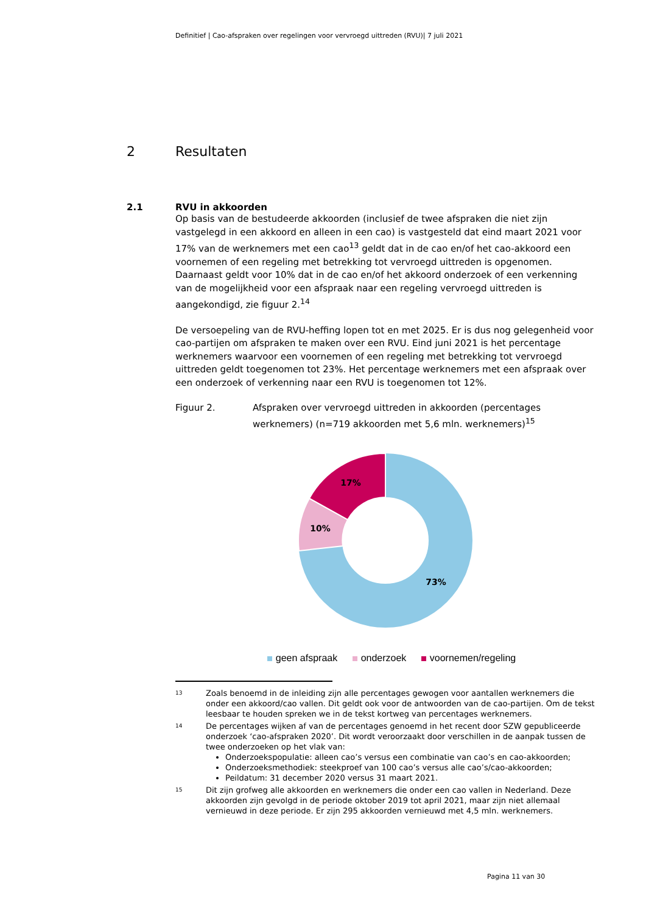Definitief | Cao-afspraken over regelingen voor vervroegd uittreden (RVU)| 7 juli 2021
2 Resultaten
2.1 RVU in akkoorden
Op basis van de bestudeerde akkoorden (inclusief de twee afspraken die niet zijn vastgelegd in een akkoord en alleen in een cao) is vastgesteld dat eind maart 2021 voor 17% van de werknemers met een cao<sup>13</sup> geldt dat in de cao en/of het cao-akkoord een voornemen of een regeling met betrekking tot vervroegd uittreden is opgenomen. Daarnaast geldt voor 10% dat in de cao en/of het akkoord onderzoek of een verkenning van de mogelijkheid voor een afspraak naar een regeling vervroegd uittreden is aangekondigd, zie figuur 2.<sup>14</sup>
De versoepeling van de RVU-heffing lopen tot en met 2025. Er is dus nog gelegenheid voor cao-partijen om afspraken te maken over een RVU. Eind juni 2021 is het percentage werknemers waarvoor een voornemen of een regeling met betrekking tot vervroegd uittreden geldt toegenomen tot 23%. Het percentage werknemers met een afspraak over een onderzoek of verkenning naar een RVU is toegenomen tot 12%.
Figuur 2. Afspraken over vervroegd uittreden in akkoorden (percentages werknemers) (n=719 akkoorden met 5,6 mln. werknemers)<sup>15</sup>
17%
10%
73%
geen afspraak onderzoek voornemen/regeling
<sup>13</sup> Zoals benoemd in de inleiding zijn alle percentages gewogen voor aantallen werknemers die onder een akkoord/cao vallen. Dit geldt ook voor de antwoorden van de cao-partijen. Om de tekst leesbaar te houden spreken we in de tekst kortweg van percentages werknemers.
<sup>14</sup> De percentages wijken af van de percentages genoemd in het recent door SZW gepubliceerde onderzoek ‘cao-afspraken 2020’. Dit wordt veroorzaakt door verschillen in de aanpak tussen de twee onderzoeken op het vlak van:
Onderzoekspopulatie: alleen cao’s versus een combinatie van cao’s en cao-akkoorden;
Onderzoeksmethodiek: steekproef van 100 cao’s versus alle cao’s/cao-akkoorden;
Peildatum: 31 december 2020 versus 31 maart 2021.
<sup>15</sup> Dit zijn grofweg alle akkoorden en werknemers die onder een cao vallen in Nederland. Deze akkoorden zijn gevolgd in de periode oktober 2019 tot april 2021, maar zijn niet allemaal vernieuwd in deze periode. Er zijn 295 akkoorden vernieuwd met 4,5 mln. werknemers.
Pagina 11 van 30